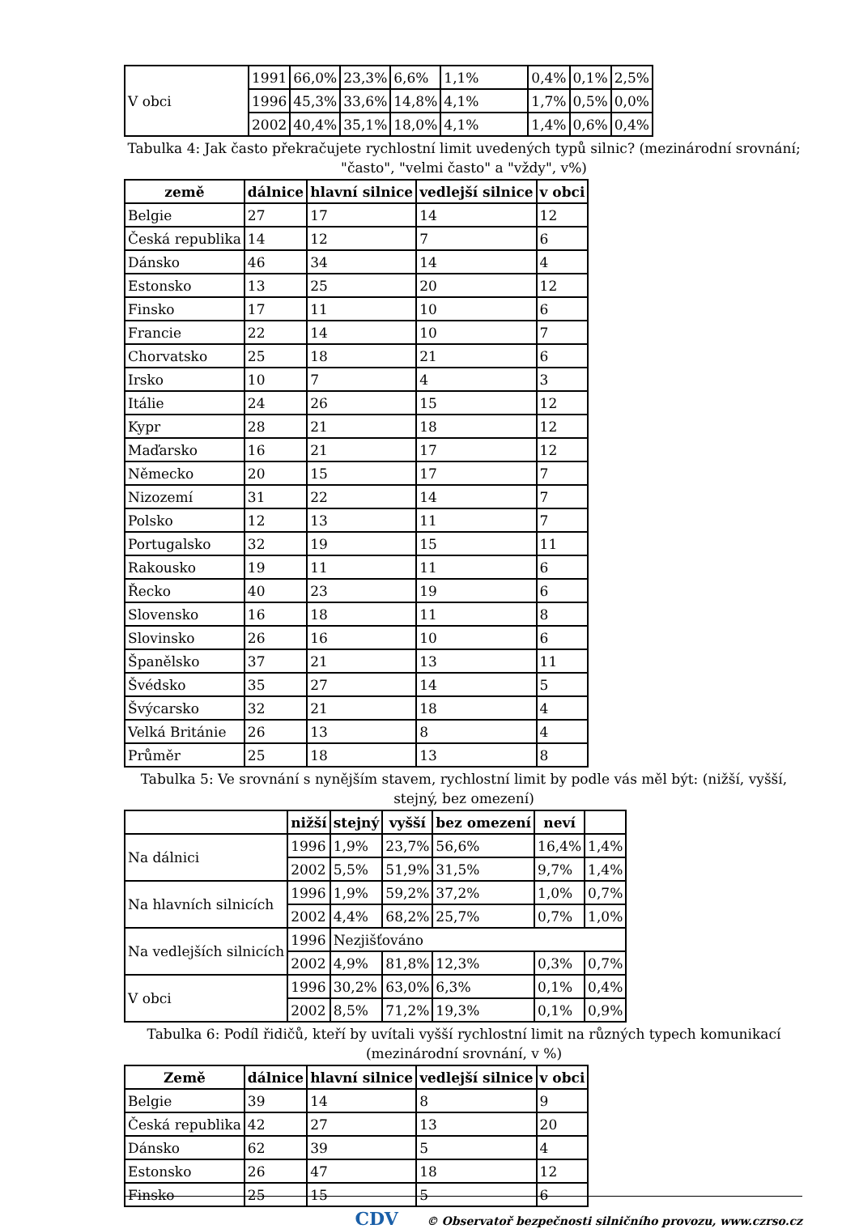| V obci | 1991 | 66,0% | 23,3% | 6,6% | 1,1% | 0,4% | 0,1% | 2,5% |
| | 1996 | 45,3% | 33,6% | 14,8% | 4,1% | 1,7% | 0,5% | 0,0% |
| | 2002 | 40,4% | 35,1% | 18,0% | 4,1% | 1,4% | 0,6% | 0,4% |
Tabulka 4: Jak často překračujete rychlostní limit uvedených typů silnic? (mezinárodní srovnání; "často", "velmi často" a "vždy", v%)
| země | dálnice | hlavní silnice | vedlejší silnice | v obci |
| --- | --- | --- | --- | --- |
| Belgie | 27 | 17 | 14 | 12 |
| Česká republika | 14 | 12 | 7 | 6 |
| Dánsko | 46 | 34 | 14 | 4 |
| Estonsko | 13 | 25 | 20 | 12 |
| Finsko | 17 | 11 | 10 | 6 |
| Francie | 22 | 14 | 10 | 7 |
| Chorvatsko | 25 | 18 | 21 | 6 |
| Irsko | 10 | 7 | 4 | 3 |
| Itálie | 24 | 26 | 15 | 12 |
| Kypr | 28 | 21 | 18 | 12 |
| Maďarsko | 16 | 21 | 17 | 12 |
| Německo | 20 | 15 | 17 | 7 |
| Nizozemí | 31 | 22 | 14 | 7 |
| Polsko | 12 | 13 | 11 | 7 |
| Portugalsko | 32 | 19 | 15 | 11 |
| Rakousko | 19 | 11 | 11 | 6 |
| Řecko | 40 | 23 | 19 | 6 |
| Slovensko | 16 | 18 | 11 | 8 |
| Slovinsko | 26 | 16 | 10 | 6 |
| Španělsko | 37 | 21 | 13 | 11 |
| Švédsko | 35 | 27 | 14 | 5 |
| Švýcarsko | 32 | 21 | 18 | 4 |
| Velká Británie | 26 | 13 | 8 | 4 |
| Průměr | 25 | 18 | 13 | 8 |
Tabulka 5: Ve srovnání s nynějším stavem, rychlostní limit by podle vás měl být: (nižší, vyšší, stejný, bez omezení)
| | nižší | stejný | vyšší | bez omezení | neví | |
| --- | --- | --- | --- | --- | --- | --- |
| Na dálnici | 1996 | 1,9% | 23,7% | 56,6% | 16,4% | 1,4% |
| | 2002 | 5,5% | 51,9% | 31,5% | 9,7% | 1,4% |
| Na hlavních silnicích | 1996 | 1,9% | 59,2% | 37,2% | 1,0% | 0,7% |
| | 2002 | 4,4% | 68,2% | 25,7% | 0,7% | 1,0% |
| Na vedlejších silnicích | 1996 | Nezjišťováno | | | | |
| | 2002 | 4,9% | 81,8% | 12,3% | 0,3% | 0,7% |
| V obci | 1996 | 30,2% | 63,0% | 6,3% | 0,1% | 0,4% |
| | 2002 | 8,5% | 71,2% | 19,3% | 0,1% | 0,9% |
Tabulka 6: Podíl řidičů, kteří by uvítali vyšší rychlostní limit na různých typech komunikací (mezinárodní srovnání, v %)
| Země | dálnice | hlavní silnice | vedlejší silnice | v obci |
| --- | --- | --- | --- | --- |
| Belgie | 39 | 14 | 8 | 9 |
| Česká republika | 42 | 27 | 13 | 20 |
| Dánsko | 62 | 39 | 5 | 4 |
| Estonsko | 26 | 47 | 18 | 12 |
| Finsko | 25 | 15 | 5 | 6 |
CDV © Observatoř bezpečnosti silničního provozu, www.czrso.cz